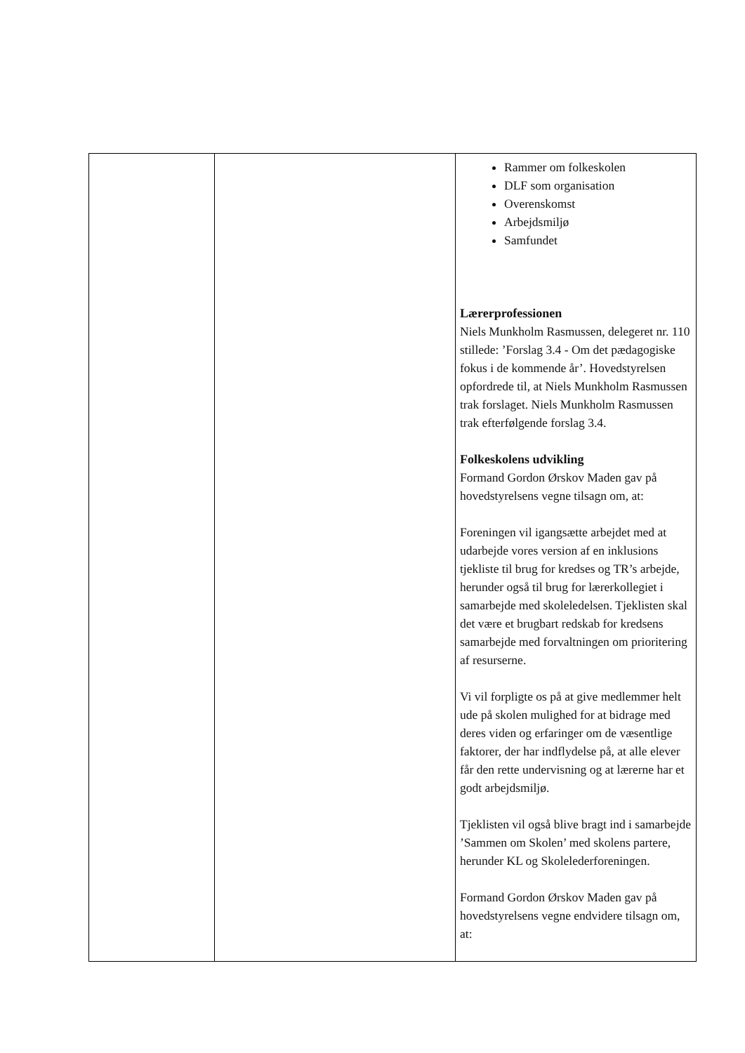| | | Rammer om folkeskolen DLF som organisation Overenskomst Arbejdsmiljø Samfundet Lærerprofessionen Niels Munkholm Rasmussen, delegeret nr. 110 stillede: ’Forslag 3.4 - Om det pædagogiske fokus i de kommende år’. Hovedstyrelsen opfordrede til, at Niels Munkholm Rasmussen trak forslaget. Niels Munkholm Rasmussen trak efterfølgende forslag 3.4. Folkeskolens udvikling Formand Gordon Ørskov Maden gav på hovedstyrelsens vegne tilsagn om, at: Foreningen vil igangsætte arbejdet med at udarbejde vores version af en inklusions tjekliste til brug for kredses og TR’s arbejde, herunder også til brug for lærerkollegiet i samarbejde med skoleledelsen. Tjeklisten skal det være et brugbart redskab for kredsens samarbejde med forvaltningen om prioritering af resurserne. Vi vil forpligte os på at give medlemmer helt ude på skolen mulighed for at bidrage med deres viden og erfaringer om de væsentlige faktorer, der har indflydelse på, at alle elever får den rette undervisning og at lærerne har et godt arbejdsmiljø. Tjeklisten vil også blive bragt ind i samarbejde ’Sammen om Skolen’ med skolens partere, herunder KL og Skolelederforeningen. Formand Gordon Ørskov Maden gav på hovedstyrelsens vegne endvidere tilsagn om, at: |